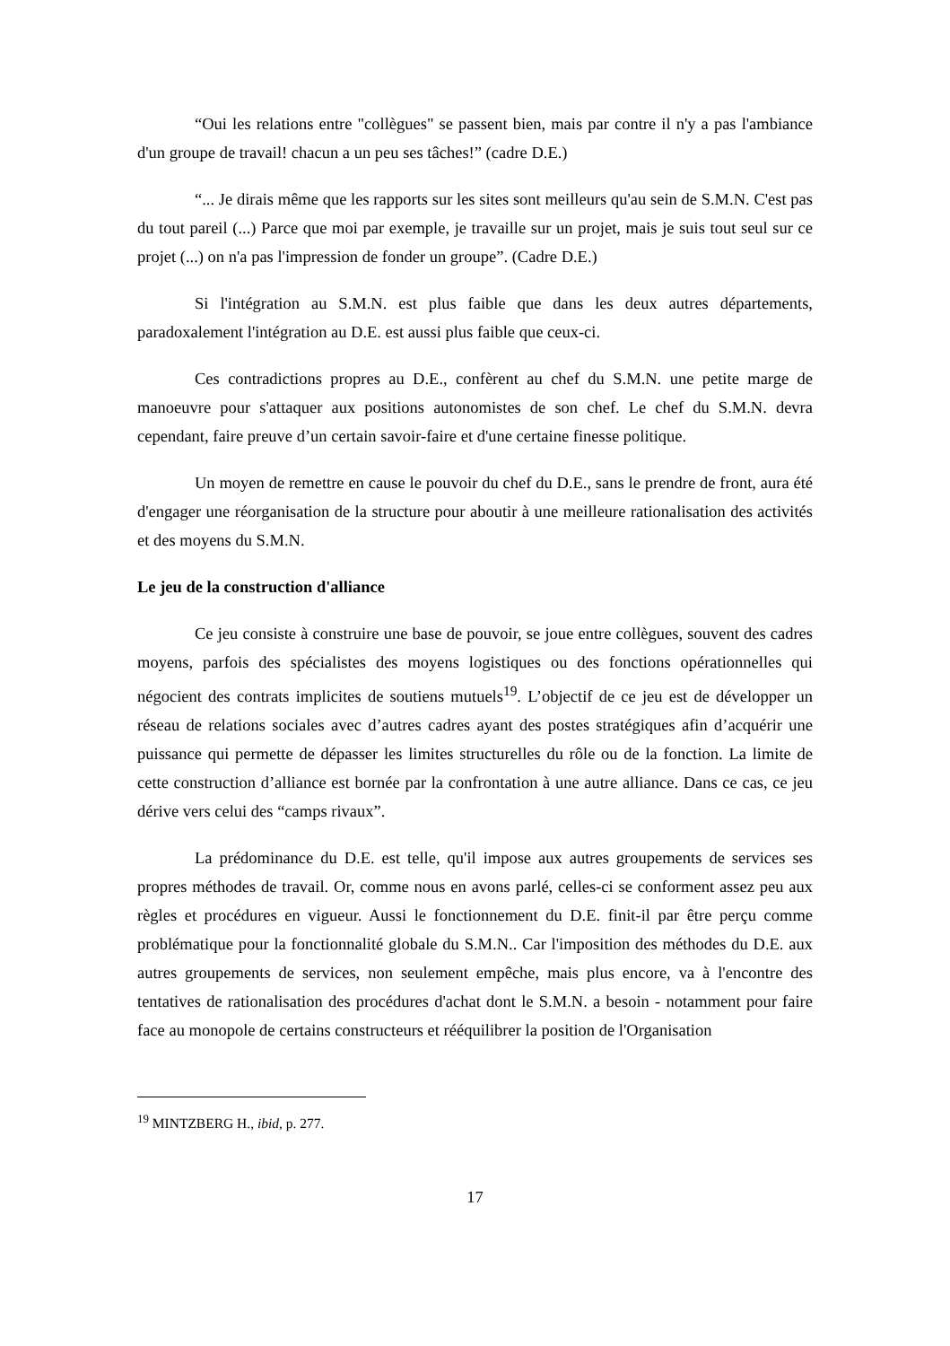“Oui les relations entre "collègues" se passent bien, mais par contre il n'y a pas l'ambiance d'un groupe de travail! chacun a un peu ses tâches!” (cadre D.E.)
“... Je dirais même que les rapports sur les sites sont meilleurs qu'au sein de S.M.N. C'est pas du tout pareil (...) Parce que moi par exemple, je travaille sur un projet, mais je suis tout seul sur ce projet (...) on n'a pas l'impression de fonder un groupe”. (Cadre D.E.)
Si l'intégration au S.M.N. est plus faible que dans les deux autres départements, paradoxalement l'intégration au D.E. est aussi plus faible que ceux-ci.
Ces contradictions propres au D.E., confèrent au chef du S.M.N. une petite marge de manoeuvre pour s'attaquer aux positions autonomistes de son chef. Le chef du S.M.N. devra cependant, faire preuve d’un certain savoir-faire et d'une certaine finesse politique.
Un moyen de remettre en cause le pouvoir du chef du D.E., sans le prendre de front, aura été d'engager une réorganisation de la structure pour aboutir à une meilleure rationalisation des activités et des moyens du S.M.N.
Le jeu de la construction d'alliance
Ce jeu consiste à construire une base de pouvoir, se joue entre collègues, souvent des cadres moyens, parfois des spécialistes des moyens logistiques ou des fonctions opérationnelles qui négocient des contrats implicites de soutiens mutuels<sup>19</sup>. L’objectif de ce jeu est de développer un réseau de relations sociales avec d’autres cadres ayant des postes stratégiques afin d’acquérir une puissance qui permette de dépasser les limites structurelles du rôle ou de la fonction. La limite de cette construction d’alliance est bornée par la confrontation à une autre alliance. Dans ce cas, ce jeu dérive vers celui des “camps rivaux”.
La prédominance du D.E. est telle, qu'il impose aux autres groupements de services ses propres méthodes de travail. Or, comme nous en avons parlé, celles-ci se conforment assez peu aux règles et procédures en vigueur. Aussi le fonctionnement du D.E. finit-il par être perçu comme problématique pour la fonctionnalité globale du S.M.N.. Car l'imposition des méthodes du D.E. aux autres groupements de services, non seulement empêche, mais plus encore, va à l'encontre des tentatives de rationalisation des procédures d'achat dont le S.M.N. a besoin - notamment pour faire face au monopole de certains constructeurs et rééquilibrer la position de l'Organisation
<sup>19</sup> MINTZBERG H., ibid, p. 277.
17